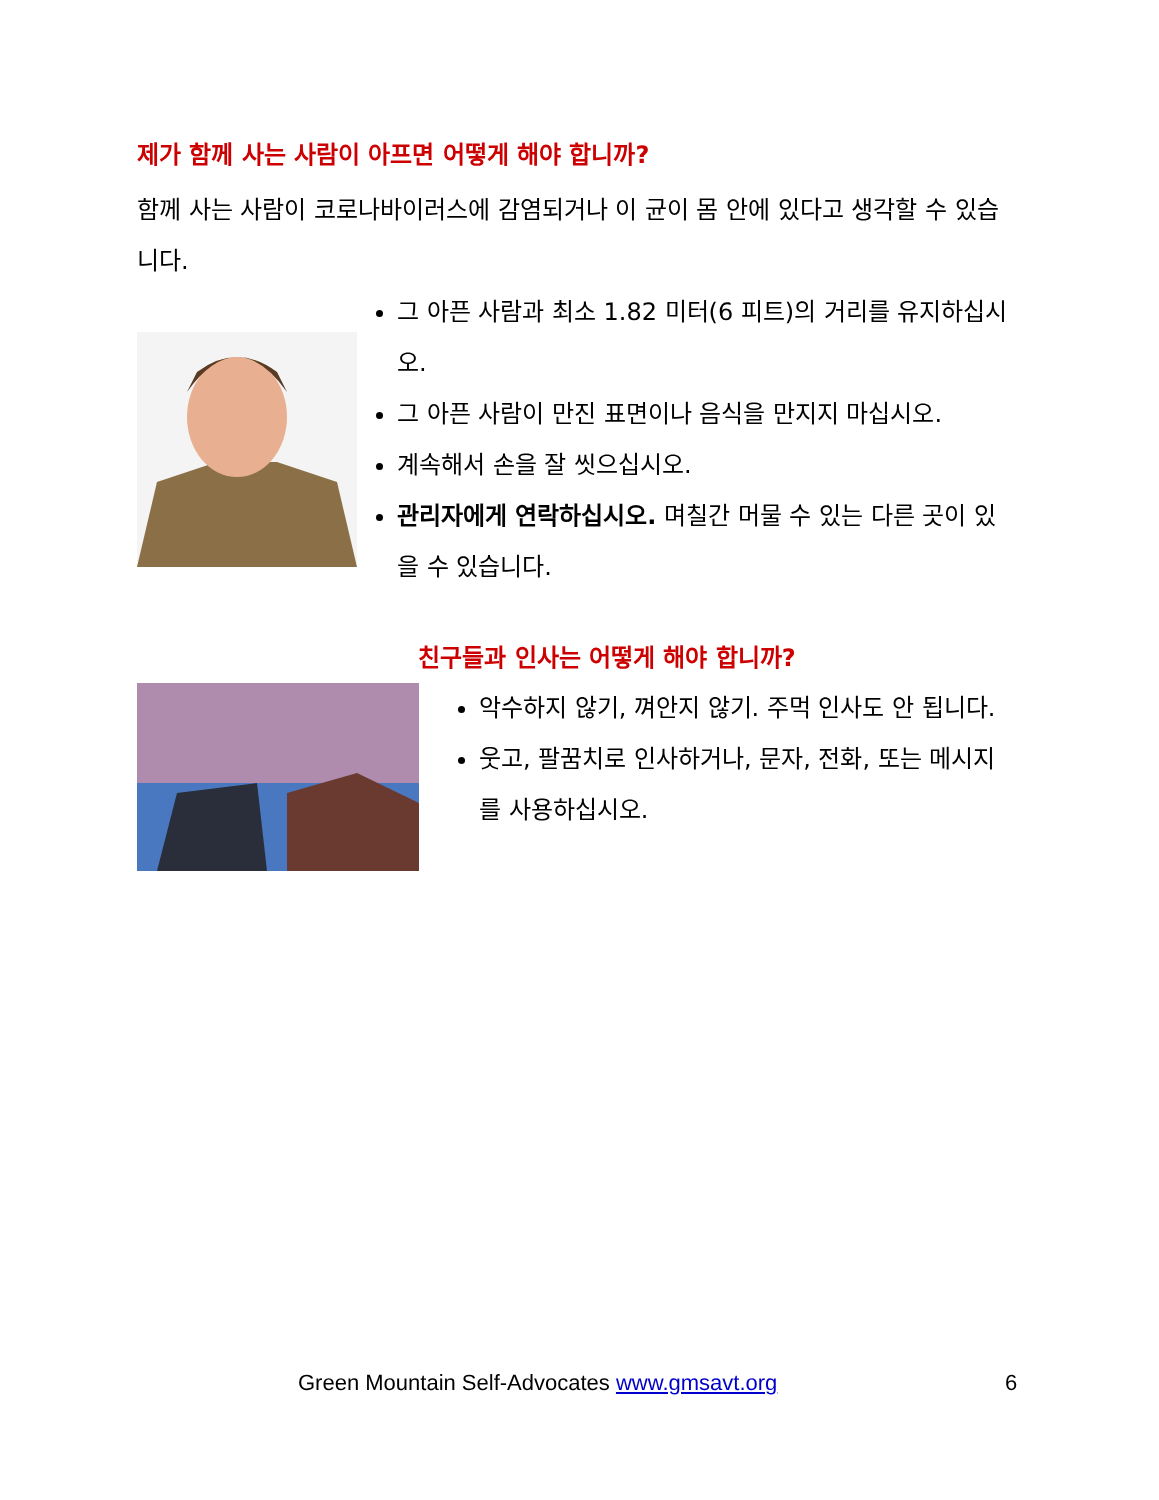제가 함께 사는 사람이 아프면 어떻게 해야 합니까?
함께 사는 사람이 코로나바이러스에 감염되거나 이 균이 몸 안에 있다고 생각할 수 있습니다.
그 아픈 사람과 최소 1.82 미터(6 피트)의 거리를 유지하십시오.
그 아픈 사람이 만진 표면이나 음식을 만지지 마십시오.
계속해서 손을 잘 씻으십시오.
관리자에게 연락하십시오. 며칠간 머물 수 있는 다른 곳이 있을 수 있습니다.
친구들과 인사는 어떻게 해야 합니까?
악수하지 않기, 껴안지 않기. 주먹 인사도 안 됩니다.
웃고, 팔꿈치로 인사하거나, 문자, 전화, 또는 메시지를 사용하십시오.
Green Mountain Self-Advocates www.gmsavt.org 6